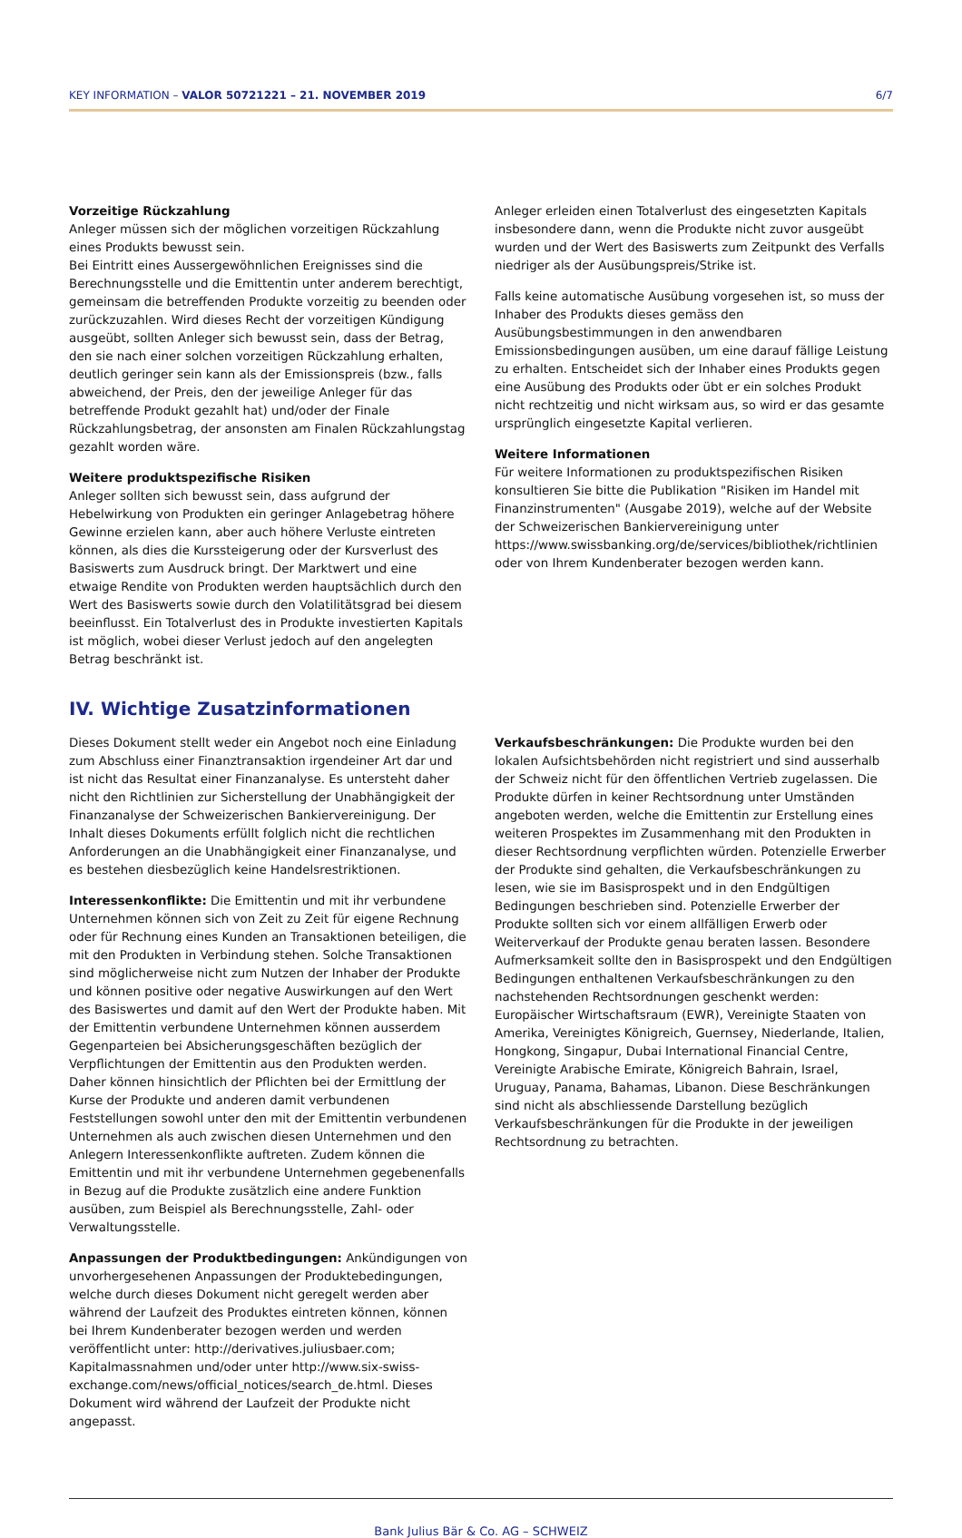KEY INFORMATION – VALOR 50721221 – 21. NOVEMBER 2019 6/7
Vorzeitige Rückzahlung
Anleger müssen sich der möglichen vorzeitigen Rückzahlung eines Produkts bewusst sein.
Bei Eintritt eines Aussergewöhnlichen Ereignisses sind die Berechnungsstelle und die Emittentin unter anderem berechtigt, gemeinsam die betreffenden Produkte vorzeitig zu beenden oder zurückzuzahlen. Wird dieses Recht der vorzeitigen Kündigung ausgeübt, sollten Anleger sich bewusst sein, dass der Betrag, den sie nach einer solchen vorzeitigen Rückzahlung erhalten, deutlich geringer sein kann als der Emissionspreis (bzw., falls abweichend, der Preis, den der jeweilige Anleger für das betreffende Produkt gezahlt hat) und/oder der Finale Rückzahlungsbetrag, der ansonsten am Finalen Rückzahlungstag gezahlt worden wäre.
Weitere produktspezifische Risiken
Anleger sollten sich bewusst sein, dass aufgrund der Hebelwirkung von Produkten ein geringer Anlagebetrag höhere Gewinne erzielen kann, aber auch höhere Verluste eintreten können, als dies die Kurssteigerung oder der Kursverlust des Basiswerts zum Ausdruck bringt. Der Marktwert und eine etwaige Rendite von Produkten werden hauptsächlich durch den Wert des Basiswerts sowie durch den Volatilitätsgrad bei diesem beeinflusst. Ein Totalverlust des in Produkte investierten Kapitals ist möglich, wobei dieser Verlust jedoch auf den angelegten Betrag beschränkt ist.
Anleger erleiden einen Totalverlust des eingesetzten Kapitals insbesondere dann, wenn die Produkte nicht zuvor ausgeübt wurden und der Wert des Basiswerts zum Zeitpunkt des Verfalls niedriger als der Ausübungspreis/Strike ist.
Falls keine automatische Ausübung vorgesehen ist, so muss der Inhaber des Produkts dieses gemäss den Ausübungsbestimmungen in den anwendbaren Emissionsbedingungen ausüben, um eine darauf fällige Leistung zu erhalten. Entscheidet sich der Inhaber eines Produkts gegen eine Ausübung des Produkts oder übt er ein solches Produkt nicht rechtzeitig und nicht wirksam aus, so wird er das gesamte ursprünglich eingesetzte Kapital verlieren.
Weitere Informationen
Für weitere Informationen zu produktspezifischen Risiken konsultieren Sie bitte die Publikation "Risiken im Handel mit Finanzinstrumenten" (Ausgabe 2019), welche auf der Website der Schweizerischen Bankiervereinigung unter https://www.swissbanking.org/de/services/bibliothek/richtlinien oder von Ihrem Kundenberater bezogen werden kann.
IV. Wichtige Zusatzinformationen
Dieses Dokument stellt weder ein Angebot noch eine Einladung zum Abschluss einer Finanztransaktion irgendeiner Art dar und ist nicht das Resultat einer Finanzanalyse. Es untersteht daher nicht den Richtlinien zur Sicherstellung der Unabhängigkeit der Finanzanalyse der Schweizerischen Bankiervereinigung. Der Inhalt dieses Dokuments erfüllt folglich nicht die rechtlichen Anforderungen an die Unabhängigkeit einer Finanzanalyse, und es bestehen diesbezüglich keine Handelsrestriktionen.
Interessenkonflikte: Die Emittentin und mit ihr verbundene Unternehmen können sich von Zeit zu Zeit für eigene Rechnung oder für Rechnung eines Kunden an Transaktionen beteiligen, die mit den Produkten in Verbindung stehen. Solche Transaktionen sind möglicherweise nicht zum Nutzen der Inhaber der Produkte und können positive oder negative Auswirkungen auf den Wert des Basiswertes und damit auf den Wert der Produkte haben. Mit der Emittentin verbundene Unternehmen können ausserdem Gegenparteien bei Absicherungsgeschäften bezüglich der Verpflichtungen der Emittentin aus den Produkten werden. Daher können hinsichtlich der Pflichten bei der Ermittlung der Kurse der Produkte und anderen damit verbundenen Feststellungen sowohl unter den mit der Emittentin verbundenen Unternehmen als auch zwischen diesen Unternehmen und den Anlegern Interessenkonflikte auftreten. Zudem können die Emittentin und mit ihr verbundene Unternehmen gegebenenfalls in Bezug auf die Produkte zusätzlich eine andere Funktion ausüben, zum Beispiel als Berechnungsstelle, Zahl- oder Verwaltungsstelle.
Anpassungen der Produktbedingungen: Ankündigungen von unvorhergesehenen Anpassungen der Produktebedingungen, welche durch dieses Dokument nicht geregelt werden aber während der Laufzeit des Produktes eintreten können, können bei Ihrem Kundenberater bezogen werden und werden veröffentlicht unter: http://derivatives.juliusbaer.com; Kapitalmassnahmen und/oder unter http://www.six-swiss-exchange.com/news/official_notices/search_de.html. Dieses Dokument wird während der Laufzeit der Produkte nicht angepasst.
Verkaufsbeschränkungen: Die Produkte wurden bei den lokalen Aufsichtsbehörden nicht registriert und sind ausserhalb der Schweiz nicht für den öffentlichen Vertrieb zugelassen. Die Produkte dürfen in keiner Rechtsordnung unter Umständen angeboten werden, welche die Emittentin zur Erstellung eines weiteren Prospektes im Zusammenhang mit den Produkten in dieser Rechtsordnung verpflichten würden. Potenzielle Erwerber der Produkte sind gehalten, die Verkaufsbeschränkungen zu lesen, wie sie im Basisprospekt und in den Endgültigen Bedingungen beschrieben sind. Potenzielle Erwerber der Produkte sollten sich vor einem allfälligen Erwerb oder Weiterverkauf der Produkte genau beraten lassen. Besondere Aufmerksamkeit sollte den in Basisprospekt und den Endgültigen Bedingungen enthaltenen Verkaufsbeschränkungen zu den nachstehenden Rechtsordnungen geschenkt werden: Europäischer Wirtschaftsraum (EWR), Vereinigte Staaten von Amerika, Vereinigtes Königreich, Guernsey, Niederlande, Italien, Hongkong, Singapur, Dubai International Financial Centre, Vereinigte Arabische Emirate, Königreich Bahrain, Israel, Uruguay, Panama, Bahamas, Libanon. Diese Beschränkungen sind nicht als abschliessende Darstellung bezüglich Verkaufsbeschränkungen für die Produkte in der jeweiligen Rechtsordnung zu betrachten.
Bank Julius Bär & Co. AG – SCHWEIZ